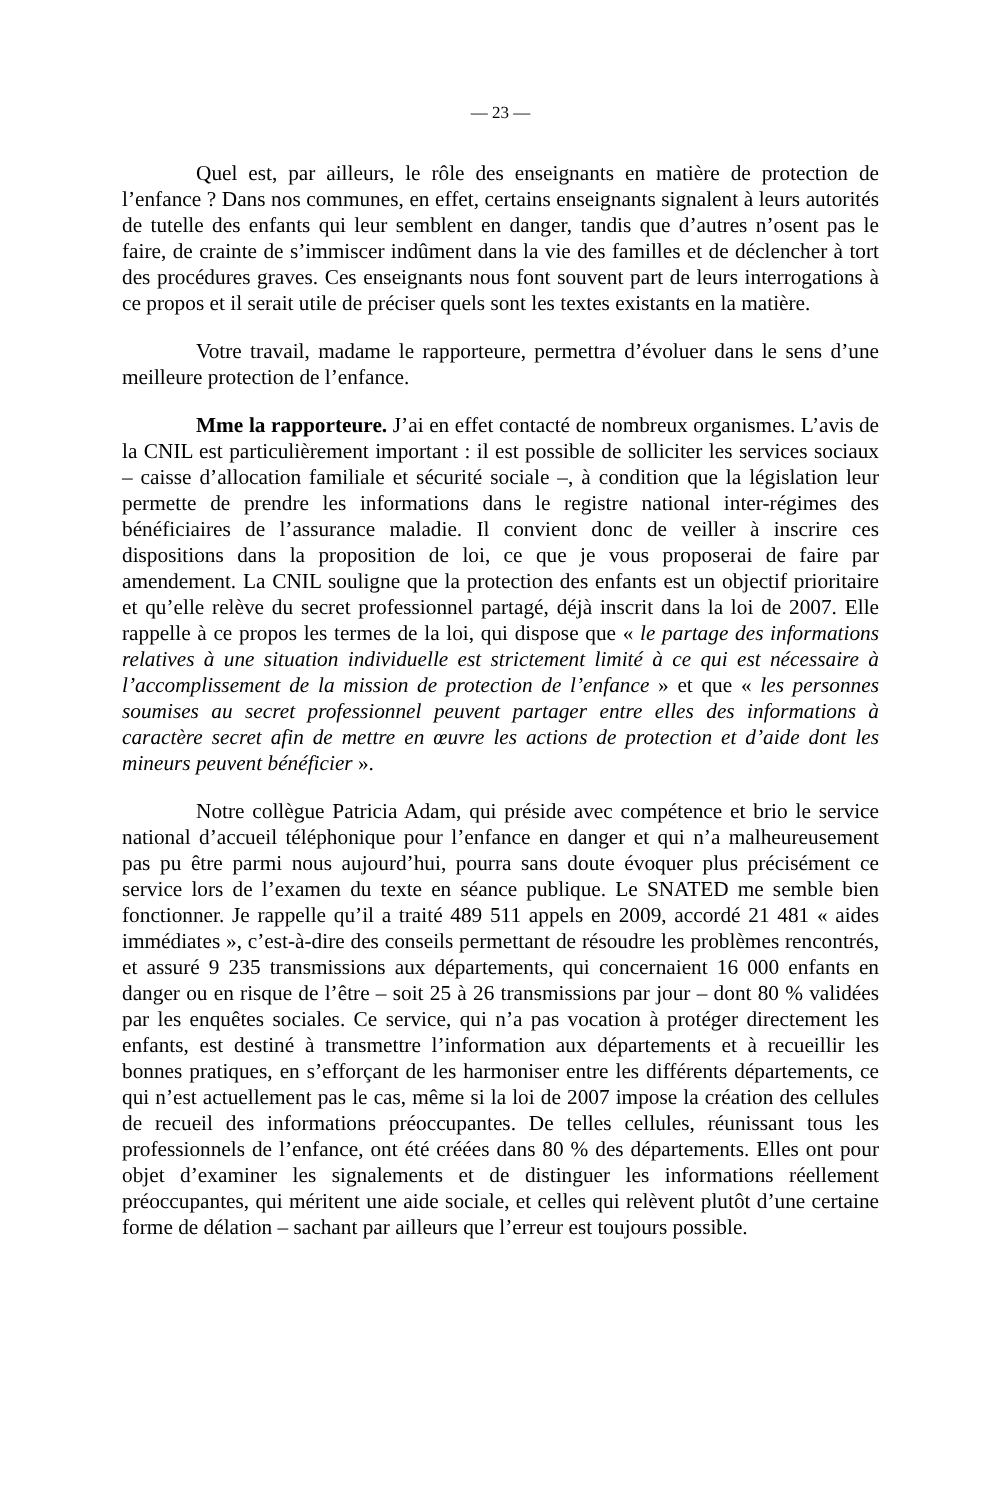— 23 —
Quel est, par ailleurs, le rôle des enseignants en matière de protection de l’enfance ? Dans nos communes, en effet, certains enseignants signalent à leurs autorités de tutelle des enfants qui leur semblent en danger, tandis que d’autres n’osent pas le faire, de crainte de s’immiscer indûment dans la vie des familles et de déclencher à tort des procédures graves. Ces enseignants nous font souvent part de leurs interrogations à ce propos et il serait utile de préciser quels sont les textes existants en la matière.
Votre travail, madame le rapporteure, permettra d’évoluer dans le sens d’une meilleure protection de l’enfance.
Mme la rapporteure. J’ai en effet contacté de nombreux organismes. L’avis de la CNIL est particulièrement important : il est possible de solliciter les services sociaux – caisse d’allocation familiale et sécurité sociale –, à condition que la législation leur permette de prendre les informations dans le registre national inter-régimes des bénéficiaires de l’assurance maladie. Il convient donc de veiller à inscrire ces dispositions dans la proposition de loi, ce que je vous proposerai de faire par amendement. La CNIL souligne que la protection des enfants est un objectif prioritaire et qu’elle relève du secret professionnel partagé, déjà inscrit dans la loi de 2007. Elle rappelle à ce propos les termes de la loi, qui dispose que « le partage des informations relatives à une situation individuelle est strictement limité à ce qui est nécessaire à l’accomplissement de la mission de protection de l’enfance » et que « les personnes soumises au secret professionnel peuvent partager entre elles des informations à caractère secret afin de mettre en œuvre les actions de protection et d’aide dont les mineurs peuvent bénéficier ».
Notre collègue Patricia Adam, qui préside avec compétence et brio le service national d’accueil téléphonique pour l’enfance en danger et qui n’a malheureusement pas pu être parmi nous aujourd’hui, pourra sans doute évoquer plus précisément ce service lors de l’examen du texte en séance publique. Le SNATED me semble bien fonctionner. Je rappelle qu’il a traité 489 511 appels en 2009, accordé 21 481 « aides immédiates », c’est-à-dire des conseils permettant de résoudre les problèmes rencontrés, et assuré 9 235 transmissions aux départements, qui concernaient 16 000 enfants en danger ou en risque de l’être – soit 25 à 26 transmissions par jour – dont 80 % validées par les enquêtes sociales. Ce service, qui n’a pas vocation à protéger directement les enfants, est destiné à transmettre l’information aux départements et à recueillir les bonnes pratiques, en s’efforçant de les harmoniser entre les différents départements, ce qui n’est actuellement pas le cas, même si la loi de 2007 impose la création des cellules de recueil des informations préoccupantes. De telles cellules, réunissant tous les professionnels de l’enfance, ont été créées dans 80 % des départements. Elles ont pour objet d’examiner les signalements et de distinguer les informations réellement préoccupantes, qui méritent une aide sociale, et celles qui relèvent plutôt d’une certaine forme de délation – sachant par ailleurs que l’erreur est toujours possible.